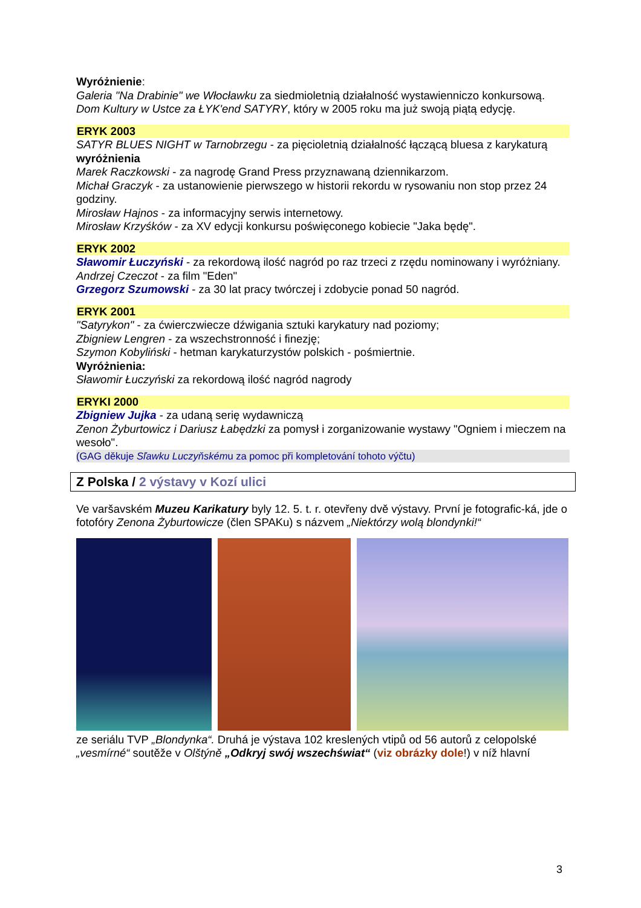Wyróżnienie:
Galeria "Na Drabinie" we Włocławku za siedmioletnią działalność wystawienniczo konkursową.
Dom Kultury w Ustce za ŁYK'end SATYRY, który w 2005 roku ma już swoją piątą edycję.
ERYK 2003
SATYR BLUES NIGHT w Tarnobrzegu - za pięcioletnią działalność łączącą bluesa z karykaturą
wyróżnienia
Marek Raczkowski - za nagrodę Grand Press przyznawaną dziennikarzom.
Michał Graczyk - za ustanowienie pierwszego w historii rekordu w rysowaniu non stop przez 24 godziny.
Mirosław Hajnos - za informacyjny serwis internetowy.
Mirosław Krzyśków - za XV edycji konkursu poświęconego kobiecie "Jaka będę".
ERYK 2002
Sławomir Łuczyński - za rekordową ilość nagród po raz trzeci z rzędu nominowany i wyróżniany.
Andrzej Czeczot - za film "Eden"
Grzegorz Szumowski - za 30 lat pracy twórczej i zdobycie ponad 50 nagród.
ERYK 2001
"Satyrykon" - za ćwierczwiecze dźwigania sztuki karykatury nad poziomy;
Zbigniew Lengren - za wszechstronność i finezję;
Szymon Kobyliński - hetman karykaturzystów polskich - pośmiertnie.
Wyróżnienia:
Sławomir Łuczyński za rekordową ilość nagród nagrody
ERYKI 2000
Zbigniew Jujka - za udaną serię wydawniczą
Zenon Żyburtowicz i Dariusz Łabędzki za pomysł i zorganizowanie wystawy "Ogniem i mieczem na wesoło".
(GAG děkuje Sľawku Luczyňskému za pomoc při kompletování tohoto výčtu)
Z Polska / 2 výstavy v Kozí ulici
Ve varšavském Muzeu Karikatury byly 12. 5. t. r. otevřeny dvě výstavy. První je fotografic-ká, jde o fotofóry Zenona Żyburtowicze (člen SPAKu) s názvem „Niektórzy wolą blondynki!“
ze seriálu TVP „Blondynka“. Druhá je výstava 102 kreslených vtipů od 56 autorů z celopolské „vesmírné“ soutěže v Olštýně „Odkryj swój wszechświat“ (viz obrázky dole!) v níž hlavní
3